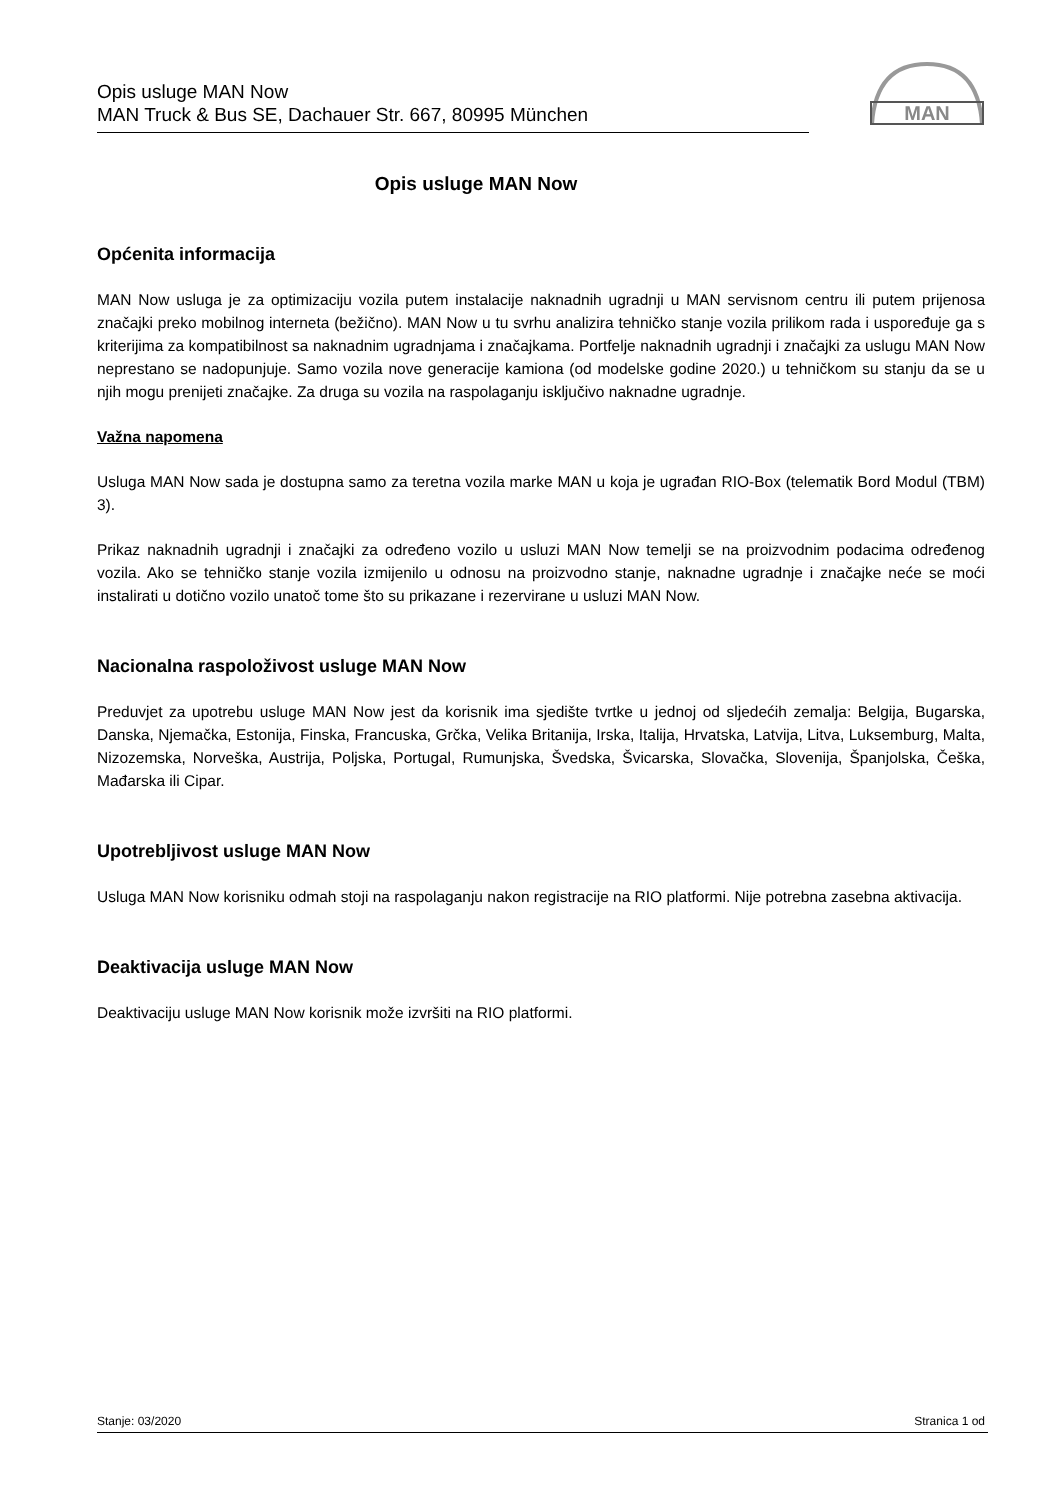Opis usluge MAN Now
MAN Truck & Bus SE, Dachauer Str. 667, 80995 München
MAN
Opis usluge MAN Now
Općenita informacija
MAN Now usluga je za optimizaciju vozila putem instalacije naknadnih ugradnji u MAN servisnom centru ili putem prijenosa značajki preko mobilnog interneta (bežično). MAN Now u tu svrhu analizira tehničko stanje vozila prilikom rada i uspoređuje ga s kriterijima za kompatibilnost sa naknadnim ugradnjama i značajkama. Portfelje naknadnih ugradnji i značajki za uslugu MAN Now neprestano se nadopunjuje. Samo vozila nove generacije kamiona (od modelske godine 2020.) u tehničkom su stanju da se u njih mogu prenijeti značajke. Za druga su vozila na raspolaganju isključivo naknadne ugradnje.
Važna napomena
Usluga MAN Now sada je dostupna samo za teretna vozila marke MAN u koja je ugrađan RIO-Box (telematik Bord Modul (TBM) 3).
Prikaz naknadnih ugradnji i značajki za određeno vozilo u usluzi MAN Now temelji se na proizvodnim podacima određenog vozila. Ako se tehničko stanje vozila izmijenilo u odnosu na proizvodno stanje, naknadne ugradnje i značajke neće se moći instalirati u dotično vozilo unatoč tome što su prikazane i rezervirane u usluzi MAN Now.
Nacionalna raspoloživost usluge MAN Now
Preduvjet za upotrebu usluge MAN Now jest da korisnik ima sjedište tvrtke u jednoj od sljedećih zemalja: Belgija, Bugarska, Danska, Njemačka, Estonija, Finska, Francuska, Grčka, Velika Britanija, Irska, Italija, Hrvatska, Latvija, Litva, Luksemburg, Malta, Nizozemska, Norveška, Austrija, Poljska, Portugal, Rumunjska, Švedska, Švicarska, Slovačka, Slovenija, Španjolska, Češka, Mađarska ili Cipar.
Upotrebljivost usluge MAN Now
Usluga MAN Now korisniku odmah stoji na raspolaganju nakon registracije na RIO platformi. Nije potrebna zasebna aktivacija.
Deaktivacija usluge MAN Now
Deaktivaciju usluge MAN Now korisnik može izvršiti na RIO platformi.
Stanje: 03/2020 Stranica 1 od